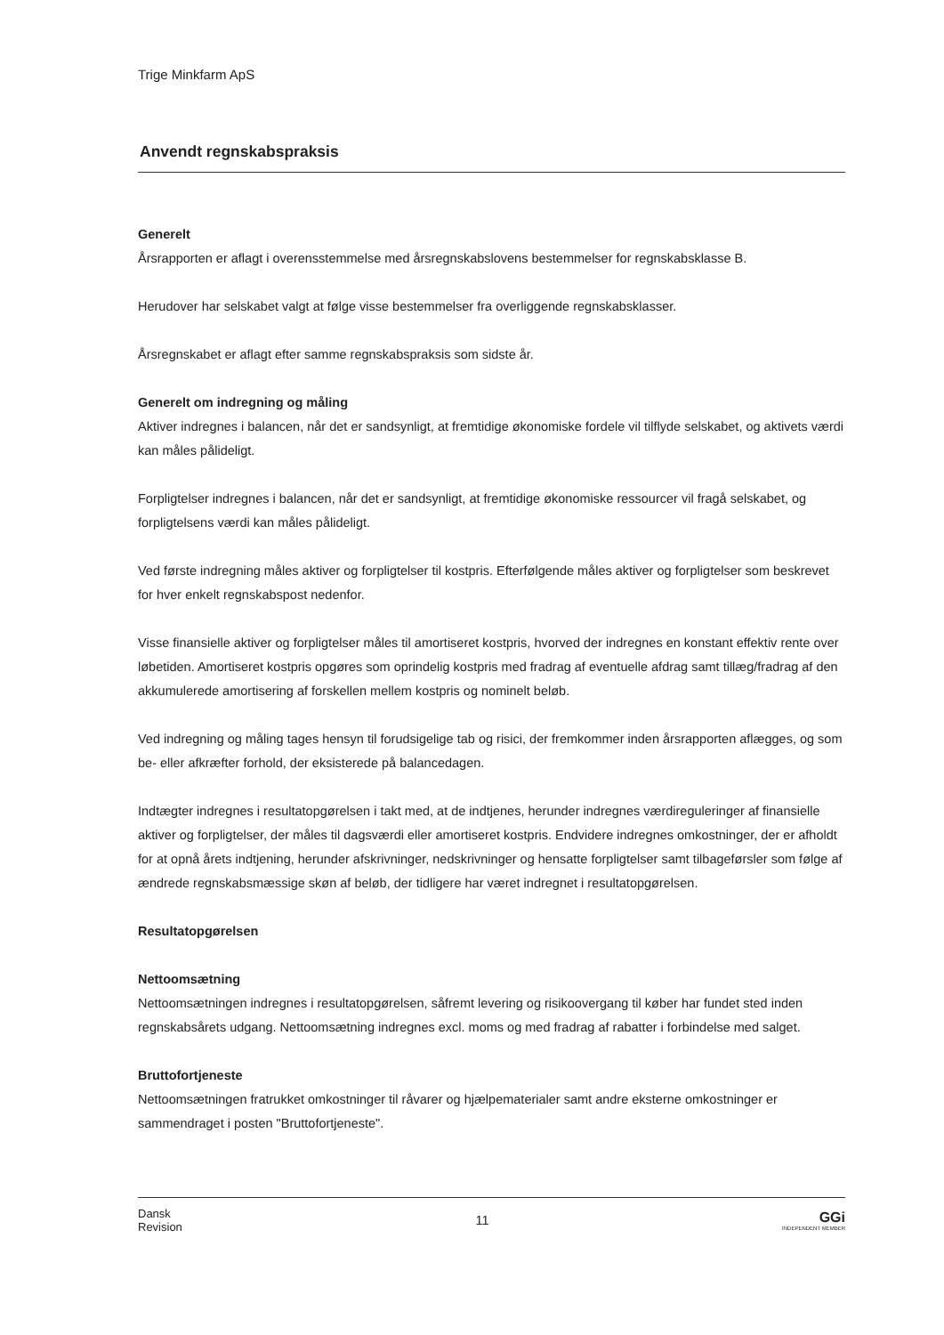Trige Minkfarm ApS
Anvendt regnskabspraksis
Generelt
Årsrapporten er aflagt i overensstemmelse med årsregnskabslovens bestemmelser for regnskabsklasse B.
Herudover har selskabet valgt at følge visse bestemmelser fra overliggende regnskabsklasser.
Årsregnskabet er aflagt efter samme regnskabspraksis som sidste år.
Generelt om indregning og måling
Aktiver indregnes i balancen, når det er sandsynligt, at fremtidige økonomiske fordele vil tilflyde selskabet, og aktivets værdi kan måles pålideligt.
Forpligtelser indregnes i balancen, når det er sandsynligt, at fremtidige økonomiske ressourcer vil fragå selskabet, og forpligtelsens værdi kan måles pålideligt.
Ved første indregning måles aktiver og forpligtelser til kostpris. Efterfølgende måles aktiver og forpligtelser som beskrevet for hver enkelt regnskabspost nedenfor.
Visse finansielle aktiver og forpligtelser måles til amortiseret kostpris, hvorved der indregnes en konstant effektiv rente over løbetiden. Amortiseret kostpris opgøres som oprindelig kostpris med fradrag af eventuelle afdrag samt tillæg/fradrag af den akkumulerede amortisering af forskellen mellem kostpris og nominelt beløb.
Ved indregning og måling tages hensyn til forudsigelige tab og risici, der fremkommer inden årsrapporten aflægges, og som be- eller afkræfter forhold, der eksisterede på balancedagen.
Indtægter indregnes i resultatopgørelsen i takt med, at de indtjenes, herunder indregnes værdireguleringer af finansielle aktiver og forpligtelser, der måles til dagsværdi eller amortiseret kostpris. Endvidere indregnes omkostninger, der er afholdt for at opnå årets indtjening, herunder afskrivninger, nedskrivninger og hensatte forpligtelser samt tilbageførsler som følge af ændrede regnskabsmæssige skøn af beløb, der tidligere har været indregnet i resultatopgørelsen.
Resultatopgørelsen
Nettoomsætning
Nettoomsætningen indregnes i resultatopgørelsen, såfremt levering og risikoovergang til køber har fundet sted inden regnskabsårets udgang. Nettoomsætning indregnes excl. moms og med fradrag af rabatter i forbindelse med salget.
Bruttofortjeneste
Nettoomsætningen fratrukket omkostninger til råvarer og hjælpematerialer samt andre eksterne omkostninger er sammendraget i posten "Bruttofortjeneste".
Dansk
Revision
11 GGi
INDEPENDENT MEMBER